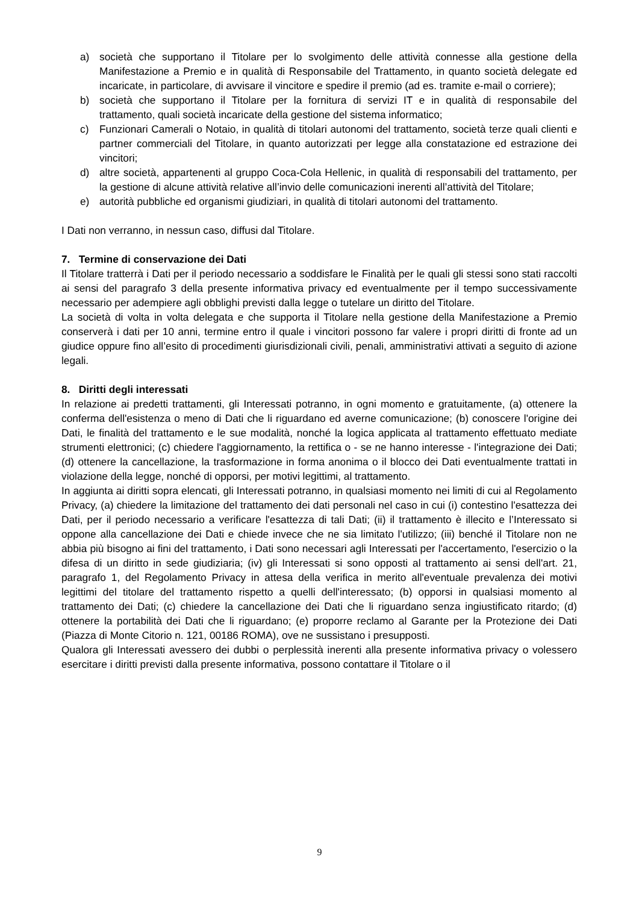a) società che supportano il Titolare per lo svolgimento delle attività connesse alla gestione della Manifestazione a Premio e in qualità di Responsabile del Trattamento, in quanto società delegate ed incaricate, in particolare, di avvisare il vincitore e spedire il premio (ad es. tramite e-mail o corriere);
b) società che supportano il Titolare per la fornitura di servizi IT e in qualità di responsabile del trattamento, quali società incaricate della gestione del sistema informatico;
c) Funzionari Camerali o Notaio, in qualità di titolari autonomi del trattamento, società terze quali clienti e partner commerciali del Titolare, in quanto autorizzati per legge alla constatazione ed estrazione dei vincitori;
d) altre società, appartenenti al gruppo Coca-Cola Hellenic, in qualità di responsabili del trattamento, per la gestione di alcune attività relative all’invio delle comunicazioni inerenti all’attività del Titolare;
e) autorità pubbliche ed organismi giudiziari, in qualità di titolari autonomi del trattamento.
I Dati non verranno, in nessun caso, diffusi dal Titolare.
7. Termine di conservazione dei Dati
Il Titolare tratterrà i Dati per il periodo necessario a soddisfare le Finalità per le quali gli stessi sono stati raccolti ai sensi del paragrafo 3 della presente informativa privacy ed eventualmente per il tempo successivamente necessario per adempiere agli obblighi previsti dalla legge o tutelare un diritto del Titolare.
La società di volta in volta delegata e che supporta il Titolare nella gestione della Manifestazione a Premio conserverà i dati per 10 anni, termine entro il quale i vincitori possono far valere i propri diritti di fronte ad un giudice oppure fino all’esito di procedimenti giurisdizionali civili, penali, amministrativi attivati a seguito di azione legali.
8. Diritti degli interessati
In relazione ai predetti trattamenti, gli Interessati potranno, in ogni momento e gratuitamente, (a) ottenere la conferma dell'esistenza o meno di Dati che li riguardano ed averne comunicazione; (b) conoscere l'origine dei Dati, le finalità del trattamento e le sue modalità, nonché la logica applicata al trattamento effettuato mediate strumenti elettronici; (c) chiedere l'aggiornamento, la rettifica o - se ne hanno interesse - l'integrazione dei Dati; (d) ottenere la cancellazione, la trasformazione in forma anonima o il blocco dei Dati eventualmente trattati in violazione della legge, nonché di opporsi, per motivi legittimi, al trattamento.
In aggiunta ai diritti sopra elencati, gli Interessati potranno, in qualsiasi momento nei limiti di cui al Regolamento Privacy, (a) chiedere la limitazione del trattamento dei dati personali nel caso in cui (i) contestino l'esattezza dei Dati, per il periodo necessario a verificare l'esattezza di tali Dati; (ii) il trattamento è illecito e l’Interessato si oppone alla cancellazione dei Dati e chiede invece che ne sia limitato l'utilizzo; (iii) benché il Titolare non ne abbia più bisogno ai fini del trattamento, i Dati sono necessari agli Interessati per l'accertamento, l'esercizio o la difesa di un diritto in sede giudiziaria; (iv) gli Interessati si sono opposti al trattamento ai sensi dell'art. 21, paragrafo 1, del Regolamento Privacy in attesa della verifica in merito all'eventuale prevalenza dei motivi legittimi del titolare del trattamento rispetto a quelli dell'interessato; (b) opporsi in qualsiasi momento al trattamento dei Dati; (c) chiedere la cancellazione dei Dati che li riguardano senza ingiustificato ritardo; (d) ottenere la portabilità dei Dati che li riguardano; (e) proporre reclamo al Garante per la Protezione dei Dati (Piazza di Monte Citorio n. 121, 00186 ROMA), ove ne sussistano i presupposti.
Qualora gli Interessati avessero dei dubbi o perplessità inerenti alla presente informativa privacy o volessero esercitare i diritti previsti dalla presente informativa, possono contattare il Titolare o il
9